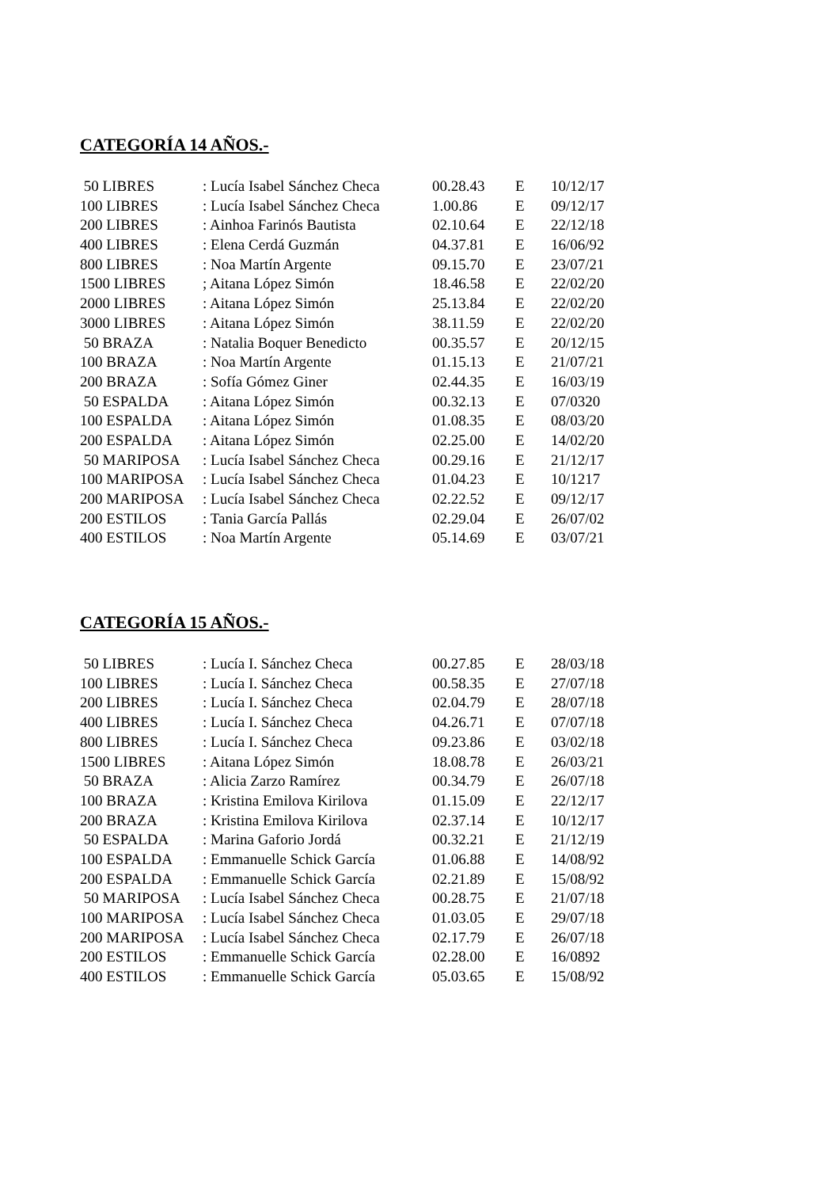CATEGORÍA 14 AÑOS.-
| 50 LIBRES | : Lucía Isabel Sánchez Checa | 00.28.43 | E | 10/12/17 |
| 100 LIBRES | : Lucía Isabel Sánchez Checa | 1.00.86 | E | 09/12/17 |
| 200 LIBRES | : Ainhoa Farinós Bautista | 02.10.64 | E | 22/12/18 |
| 400 LIBRES | : Elena Cerdá Guzmán | 04.37.81 | E | 16/06/92 |
| 800 LIBRES | : Noa Martín Argente | 09.15.70 | E | 23/07/21 |
| 1500 LIBRES | ; Aitana López Simón | 18.46.58 | E | 22/02/20 |
| 2000 LIBRES | : Aitana López Simón | 25.13.84 | E | 22/02/20 |
| 3000 LIBRES | : Aitana López Simón | 38.11.59 | E | 22/02/20 |
| 50 BRAZA | : Natalia Boquer Benedicto | 00.35.57 | E | 20/12/15 |
| 100 BRAZA | : Noa Martín Argente | 01.15.13 | E | 21/07/21 |
| 200 BRAZA | : Sofía Gómez Giner | 02.44.35 | E | 16/03/19 |
| 50 ESPALDA | : Aitana López Simón | 00.32.13 | E | 07/0320 |
| 100 ESPALDA | : Aitana López Simón | 01.08.35 | E | 08/03/20 |
| 200 ESPALDA | : Aitana López Simón | 02.25.00 | E | 14/02/20 |
| 50 MARIPOSA | : Lucía Isabel Sánchez Checa | 00.29.16 | E | 21/12/17 |
| 100 MARIPOSA | : Lucía Isabel Sánchez Checa | 01.04.23 | E | 10/1217 |
| 200 MARIPOSA | : Lucía Isabel Sánchez Checa | 02.22.52 | E | 09/12/17 |
| 200 ESTILOS | : Tania García Pallás | 02.29.04 | E | 26/07/02 |
| 400 ESTILOS | : Noa Martín Argente | 05.14.69 | E | 03/07/21 |
CATEGORÍA 15 AÑOS.-
| 50 LIBRES | : Lucía I. Sánchez Checa | 00.27.85 | E | 28/03/18 |
| 100 LIBRES | : Lucía I. Sánchez Checa | 00.58.35 | E | 27/07/18 |
| 200 LIBRES | : Lucía I. Sánchez Checa | 02.04.79 | E | 28/07/18 |
| 400 LIBRES | : Lucía I. Sánchez Checa | 04.26.71 | E | 07/07/18 |
| 800 LIBRES | : Lucía I. Sánchez Checa | 09.23.86 | E | 03/02/18 |
| 1500 LIBRES | : Aitana López Simón | 18.08.78 | E | 26/03/21 |
| 50 BRAZA | : Alicia Zarzo Ramírez | 00.34.79 | E | 26/07/18 |
| 100 BRAZA | : Kristina Emilova Kirilova | 01.15.09 | E | 22/12/17 |
| 200 BRAZA | : Kristina Emilova Kirilova | 02.37.14 | E | 10/12/17 |
| 50 ESPALDA | : Marina Gaforio Jordá | 00.32.21 | E | 21/12/19 |
| 100 ESPALDA | : Emmanuelle Schick García | 01.06.88 | E | 14/08/92 |
| 200 ESPALDA | : Emmanuelle Schick García | 02.21.89 | E | 15/08/92 |
| 50 MARIPOSA | : Lucía Isabel Sánchez Checa | 00.28.75 | E | 21/07/18 |
| 100 MARIPOSA | : Lucía Isabel Sánchez Checa | 01.03.05 | E | 29/07/18 |
| 200 MARIPOSA | : Lucía Isabel Sánchez Checa | 02.17.79 | E | 26/07/18 |
| 200 ESTILOS | : Emmanuelle Schick García | 02.28.00 | E | 16/0892 |
| 400 ESTILOS | : Emmanuelle Schick García | 05.03.65 | E | 15/08/92 |